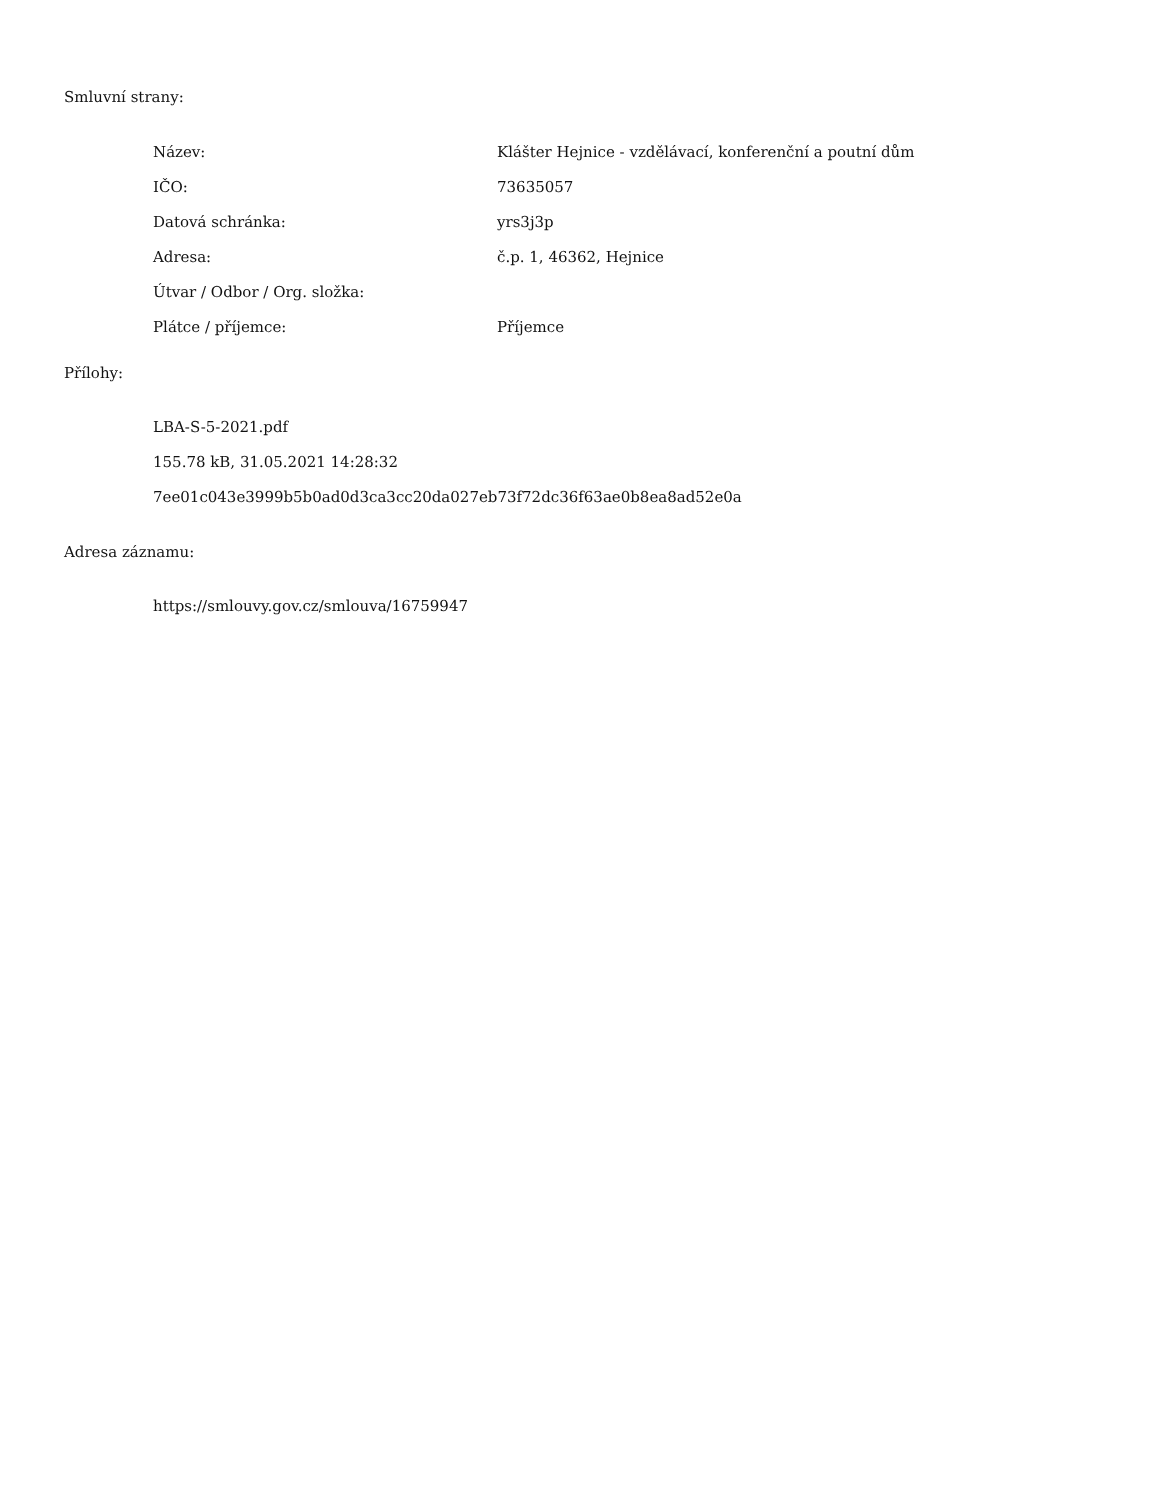Smluvní strany:
| Název: | Klášter Hejnice - vzdělávací, konferenční a poutní dům |
| IČO: | 73635057 |
| Datová schránka: | yrs3j3p |
| Adresa: | č.p. 1, 46362, Hejnice |
| Útvar / Odbor / Org. složka: | |
| Plátce / příjemce: | Příjemce |
Přílohy:
LBA-S-5-2021.pdf
155.78 kB, 31.05.2021 14:28:32
7ee01c043e3999b5b0ad0d3ca3cc20da027eb73f72dc36f63ae0b8ea8ad52e0a
Adresa záznamu:
https://smlouvy.gov.cz/smlouva/16759947